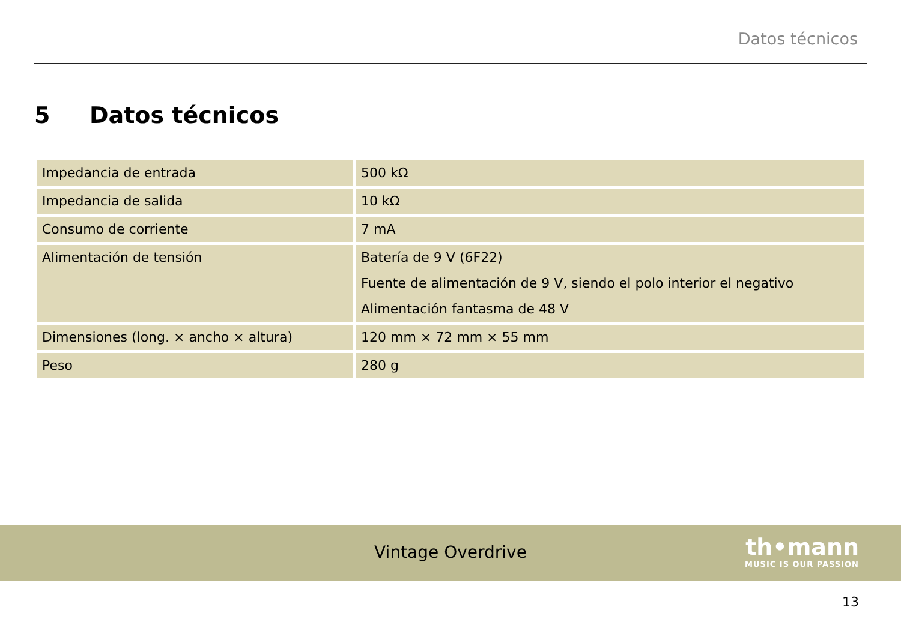Datos técnicos
5 Datos técnicos
| Impedancia de entrada | 500 kΩ |
| Impedancia de salida | 10 kΩ |
| Consumo de corriente | 7 mA |
| Alimentación de tensión | Batería de 9 V (6F22) Fuente de alimentación de 9 V, siendo el polo interior el negativo Alimentación fantasma de 48 V |
| Dimensiones (long. × ancho × altura) | 120 mm × 72 mm × 55 mm |
| Peso | 280 g |
Vintage Overdrive
th•mann
MUSIC IS OUR PASSION
13